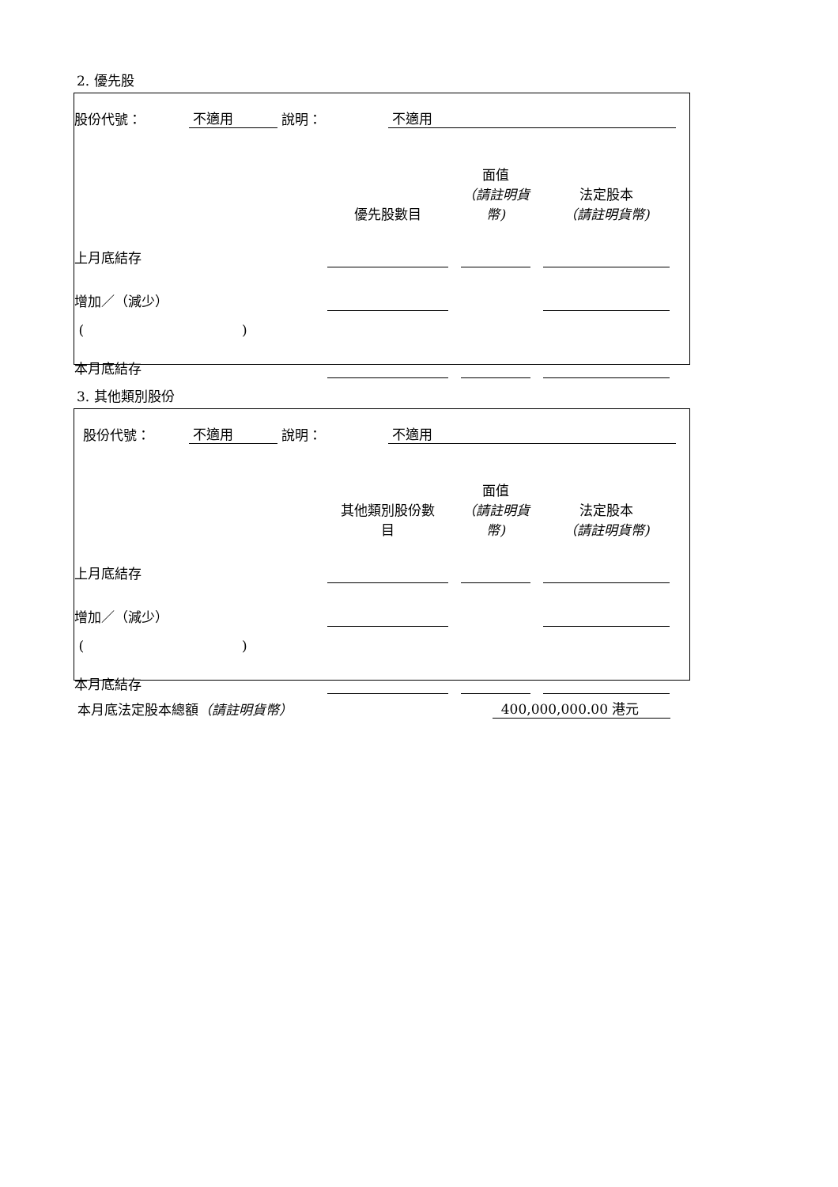2. 優先股
| 股份代號： | 不適用 | 說明： | 不適用 | |
| | 優先股數目 | | 面值 （請註明貨 幣) | | 法定股本 （請註明貨幣) | |
| 上月底結存 | | | | | | |
| 增加／（減少） | | | | | | |
| ( ) | | | | | | |
| 本月底結存 | | | | | | |
3. 其他類別股份
| 股份代號： | 不適用 | 說明： | 不適用 | |
| | 其他類別股份數 目 | | 面值 （請註明貨 幣) | | 法定股本 （請註明貨幣) | |
| 上月底結存 | | | | | | |
| 增加／（減少） | | | | | | |
| ( ) | | | | | | |
| 本月底結存 | | | | | | |
| 本月底法定股本總額 （請註明貨幣） | 400,000,000.00 港元 | |